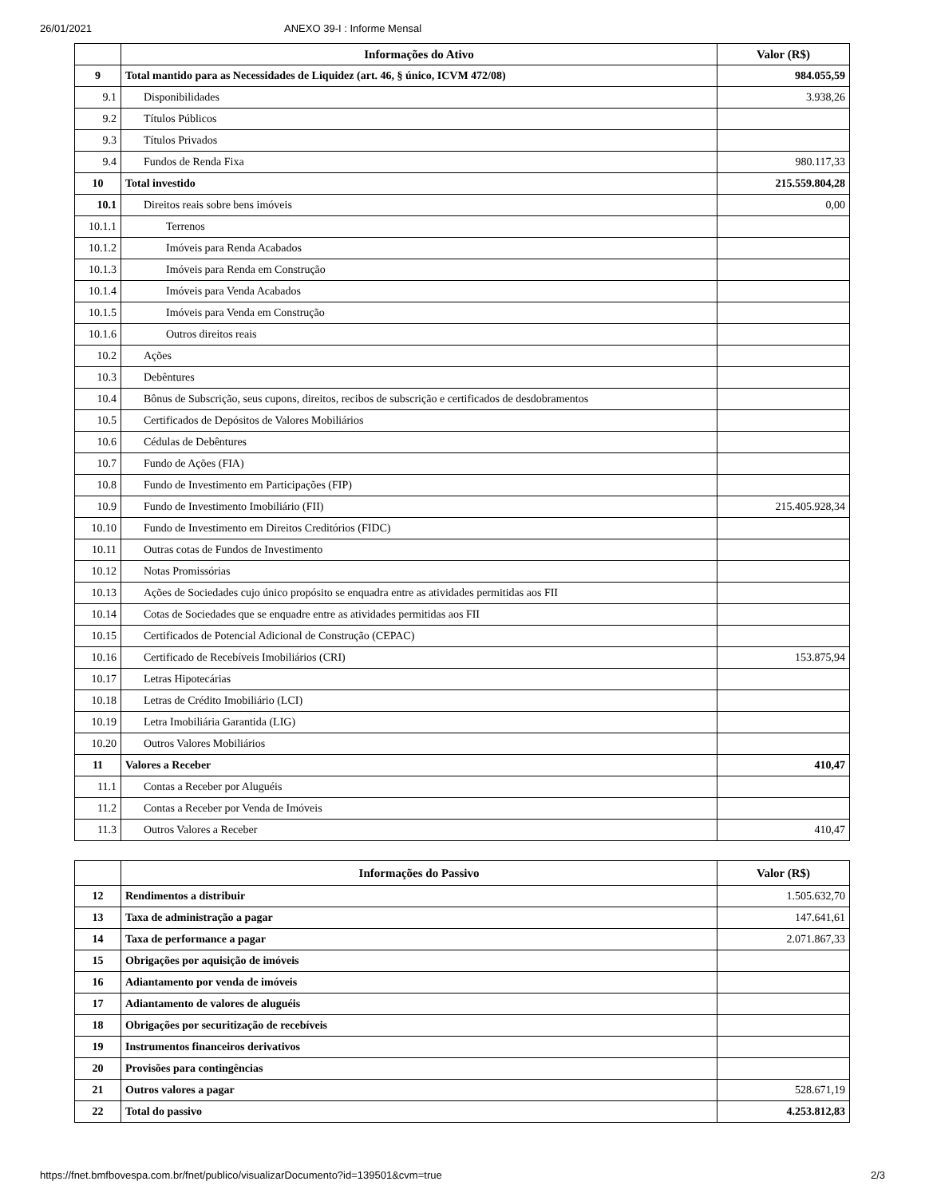26/01/2021 ANEXO 39-I : Informe Mensal
| | Informações do Ativo | Valor (R$) |
| --- | --- | --- |
| 9 | Total mantido para as Necessidades de Liquidez (art. 46, § único, ICVM 472/08) | 984.055,59 |
| 9.1 | Disponibilidades | 3.938,26 |
| 9.2 | Títulos Públicos | |
| 9.3 | Títulos Privados | |
| 9.4 | Fundos de Renda Fixa | 980.117,33 |
| 10 | Total investido | 215.559.804,28 |
| 10.1 | Direitos reais sobre bens imóveis | 0,00 |
| 10.1.1 | Terrenos | |
| 10.1.2 | Imóveis para Renda Acabados | |
| 10.1.3 | Imóveis para Renda em Construção | |
| 10.1.4 | Imóveis para Venda Acabados | |
| 10.1.5 | Imóveis para Venda em Construção | |
| 10.1.6 | Outros direitos reais | |
| 10.2 | Ações | |
| 10.3 | Debêntures | |
| 10.4 | Bônus de Subscrição, seus cupons, direitos, recibos de subscrição e certificados de desdobramentos | |
| 10.5 | Certificados de Depósitos de Valores Mobiliários | |
| 10.6 | Cédulas de Debêntures | |
| 10.7 | Fundo de Ações (FIA) | |
| 10.8 | Fundo de Investimento em Participações (FIP) | |
| 10.9 | Fundo de Investimento Imobiliário (FII) | 215.405.928,34 |
| 10.10 | Fundo de Investimento em Direitos Creditórios (FIDC) | |
| 10.11 | Outras cotas de Fundos de Investimento | |
| 10.12 | Notas Promissórias | |
| 10.13 | Ações de Sociedades cujo único propósito se enquadra entre as atividades permitidas aos FII | |
| 10.14 | Cotas de Sociedades que se enquadre entre as atividades permitidas aos FII | |
| 10.15 | Certificados de Potencial Adicional de Construção (CEPAC) | |
| 10.16 | Certificado de Recebíveis Imobiliários (CRI) | 153.875,94 |
| 10.17 | Letras Hipotecárias | |
| 10.18 | Letras de Crédito Imobiliário (LCI) | |
| 10.19 | Letra Imobiliária Garantida (LIG) | |
| 10.20 | Outros Valores Mobiliários | |
| 11 | Valores a Receber | 410,47 |
| 11.1 | Contas a Receber por Aluguéis | |
| 11.2 | Contas a Receber por Venda de Imóveis | |
| 11.3 | Outros Valores a Receber | 410,47 |
| | Informações do Passivo | Valor (R$) |
| --- | --- | --- |
| 12 | Rendimentos a distribuir | 1.505.632,70 |
| 13 | Taxa de administração a pagar | 147.641,61 |
| 14 | Taxa de performance a pagar | 2.071.867,33 |
| 15 | Obrigações por aquisição de imóveis | |
| 16 | Adiantamento por venda de imóveis | |
| 17 | Adiantamento de valores de aluguéis | |
| 18 | Obrigações por securitização de recebíveis | |
| 19 | Instrumentos financeiros derivativos | |
| 20 | Provisões para contingências | |
| 21 | Outros valores a pagar | 528.671,19 |
| 22 | Total do passivo | 4.253.812,83 |
https://fnet.bmfbovespa.com.br/fnet/publico/visualizarDocumento?id=139501&cvm=true 2/3